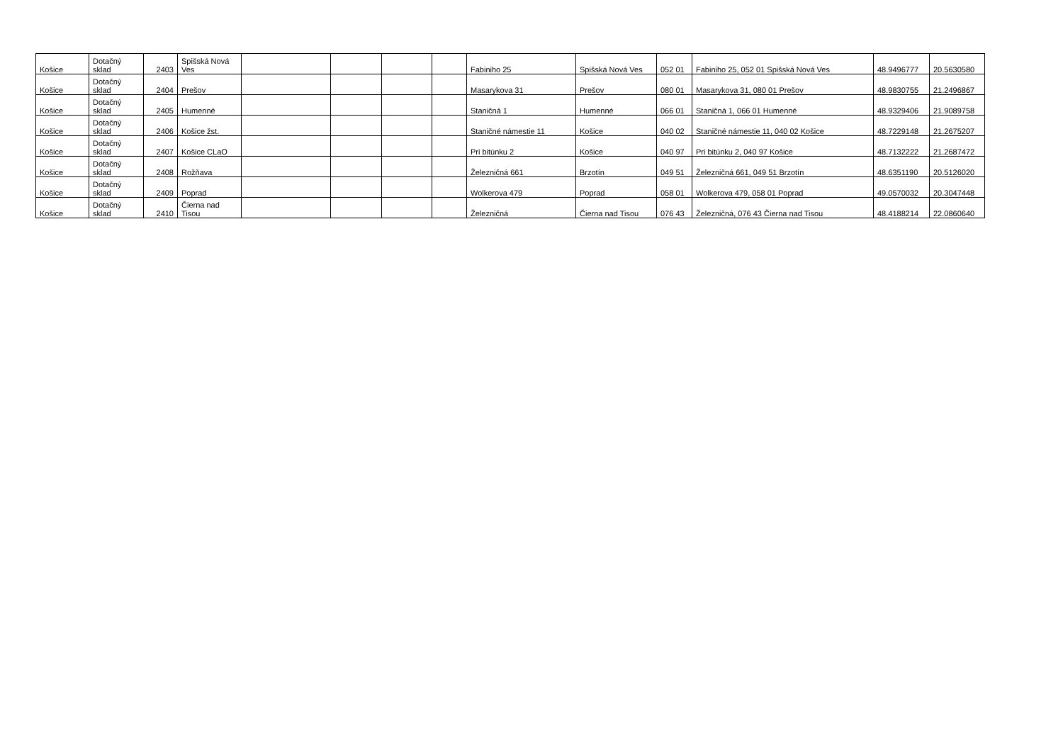| Košice | Dotačný sklad | 2403 | Spišská Nová Ves | | | | | Fabiniho 25 | Spišská Nová Ves | 052 01 | Fabiniho 25, 052 01 Spišská Nová Ves | 48.9496777 | 20.5630580 |
| Košice | Dotačný sklad | 2404 | Prešov | | | | | Masarykova 31 | Prešov | 080 01 | Masarykova 31, 080 01 Prešov | 48.9830755 | 21.2496867 |
| Košice | Dotačný sklad | 2405 | Humenné | | | | | Staničná 1 | Humenné | 066 01 | Staničná 1, 066 01 Humenné | 48.9329406 | 21.9089758 |
| Košice | Dotačný sklad | 2406 | Košice žst. | | | | | Staničné námestie 11 | Košice | 040 02 | Staničné námestie 11, 040 02 Košice | 48.7229148 | 21.2675207 |
| Košice | Dotačný sklad | 2407 | Košice CLaO | | | | | Pri bitúnku 2 | Košice | 040 97 | Pri bitúnku 2, 040 97 Košice | 48.7132222 | 21.2687472 |
| Košice | Dotačný sklad | 2408 | Rožňava | | | | | Železničná 661 | Brzotín | 049 51 | Železničná 661, 049 51 Brzotín | 48.6351190 | 20.5126020 |
| Košice | Dotačný sklad | 2409 | Poprad | | | | | Wolkerova 479 | Poprad | 058 01 | Wolkerova 479, 058 01 Poprad | 49.0570032 | 20.3047448 |
| Košice | Dotačný sklad | 2410 | Čierna nad Tisou | | | | | Železničná | Čierna nad Tisou | 076 43 | Železničná, 076 43 Čierna nad Tisou | 48.4188214 | 22.0860640 |